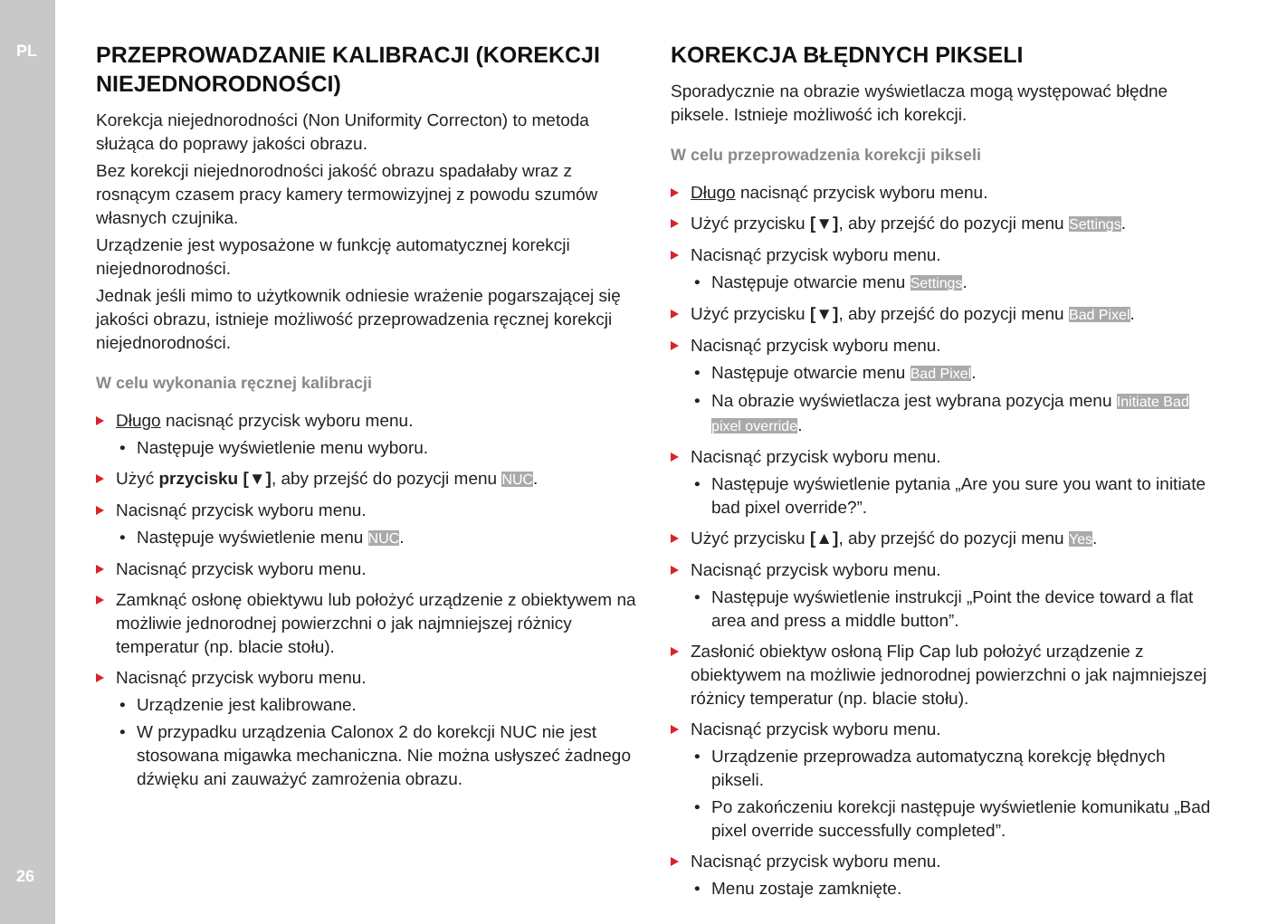PL
PRZEPROWADZANIE KALIBRACJI (KOREKCJI NIEJEDNORODNOŚCI)
Korekcja niejednorodności (Non Uniformity Correcton) to metoda służąca do poprawy jakości obrazu.
Bez korekcji niejednorodności jakość obrazu spadałaby wraz z rosnącym czasem pracy kamery termowizyjnej z powodu szumów własnych czujnika.
Urządzenie jest wyposażone w funkcję automatycznej korekcji niejednorodności.
Jednak jeśli mimo to użytkownik odniesie wrażenie pogarszającej się jakości obrazu, istnieje możliwość przeprowadzenia ręcznej korekcji niejednorodności.
W celu wykonania ręcznej kalibracji
Długo nacisnąć przycisk wyboru menu.
• Następuje wyświetlenie menu wyboru.
Użyć przycisku [▼], aby przejść do pozycji menu NUC.
Nacisnąć przycisk wyboru menu.
• Następuje wyświetlenie menu NUC.
Nacisnąć przycisk wyboru menu.
Zamknąć osłonę obiektywu lub położyć urządzenie z obiektywem na możliwie jednorodnej powierzchni o jak najmniejszej różnicy temperatur (np. blacie stołu).
Nacisnąć przycisk wyboru menu.
• Urządzenie jest kalibrowane.
• W przypadku urządzenia Calonox 2 do korekcji NUC nie jest stosowana migawka mechaniczna. Nie można usłyszeć żadnego dźwięku ani zauważyć zamrożenia obrazu.
KOREKCJA BŁĘDNYCH PIKSELI
Sporadycznie na obrazie wyświetlacza mogą występować błędne piksele. Istnieje możliwość ich korekcji.
W celu przeprowadzenia korekcji pikseli
Długo nacisnąć przycisk wyboru menu.
Użyć przycisku [▼], aby przejść do pozycji menu Settings.
Nacisnąć przycisk wyboru menu.
• Następuje otwarcie menu Settings.
Użyć przycisku [▼], aby przejść do pozycji menu Bad Pixel.
Nacisnąć przycisk wyboru menu.
• Następuje otwarcie menu Bad Pixel.
• Na obrazie wyświetlacza jest wybrana pozycja menu Initiate Bad pixel override.
Nacisnąć przycisk wyboru menu.
• Następuje wyświetlenie pytania „Are you sure you want to initiate bad pixel override?”.
Użyć przycisku [▲], aby przejść do pozycji menu Yes.
Nacisnąć przycisk wyboru menu.
• Następuje wyświetlenie instrukcji „Point the device toward a flat area and press a middle button”.
Zasłonić obiektyw osłoną Flip Cap lub położyć urządzenie z obiektywem na możliwie jednorodnej powierzchni o jak najmniejszej różnicy temperatur (np. blacie stołu).
Nacisnąć przycisk wyboru menu.
• Urządzenie przeprowadza automatyczną korekcję błędnych pikseli.
• Po zakończeniu korekcji następuje wyświetlenie komunikatu „Bad pixel override successfully completed”.
Nacisnąć przycisk wyboru menu.
• Menu zostaje zamknięte.
26